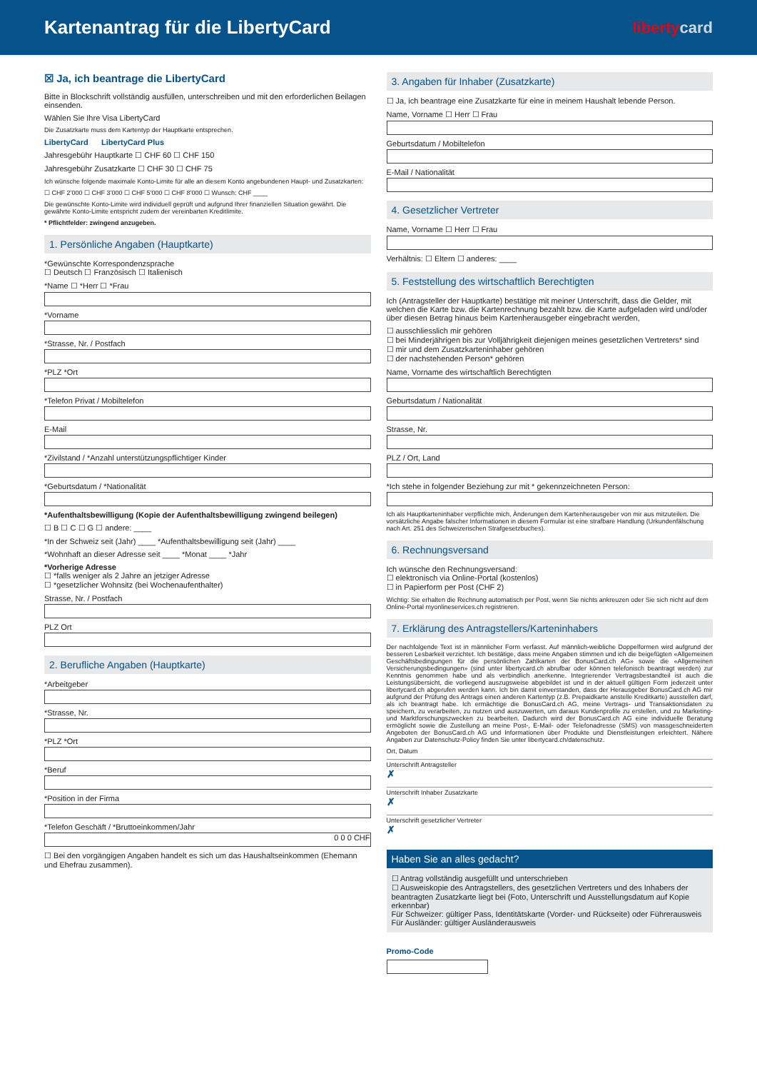Kartenantrag für die LibertyCard
libertycard
☒ Ja, ich beantrage die LibertyCard
Bitte in Blockschrift vollständig ausfüllen, unterschreiben und mit den erforderlichen Beilagen einsenden.
Wählen Sie Ihre Visa LibertyCard
Die Zusatzkarte muss dem Kartentyp der Hauptkarte entsprechen.
LibertyCard LibertyCard Plus
Jahresgebühr Hauptkarte ☐ CHF 60 ☐ CHF 150
Jahresgebühr Zusatzkarte ☐ CHF 30 ☐ CHF 75
Ich wünsche folgende maximale Konto-Limite für alle an diesem Konto angebundenen Haupt- und Zusatzkarten:
☐ CHF 2’000 ☐ CHF 3’000 ☐ CHF 5’000 ☐ CHF 8’000 ☐ Wunsch: CHF ____
Die gewünschte Konto-Limite wird individuell geprüft und aufgrund Ihrer finanziellen Situation gewährt. Die gewährte Konto-Limite entspricht zudem der vereinbarten Kreditlimite.
* Pflichtfelder: zwingend anzugeben.
1. Persönliche Angaben (Hauptkarte)
*Gewünschte Korrespondenzsprache
☐ Deutsch ☐ Französisch ☐ Italienisch
*Name ☐ *Herr ☐ *Frau
*Vorname
*Strasse, Nr. / Postfach
*PLZ *Ort
*Telefon Privat / Mobiltelefon
E-Mail
*Zivilstand / *Anzahl unterstützungspflichtiger Kinder
*Geburtsdatum / *Nationalität
*Aufenthaltsbewilligung (Kopie der Aufenthaltsbewilligung zwingend beilegen)
☐ B ☐ C ☐ G ☐ andere: ____
*In der Schweiz seit (Jahr) ____ *Aufenthaltsbewilligung seit (Jahr) ____
*Wohnhaft an dieser Adresse seit ____ *Monat ____ *Jahr
*Vorherige Adresse
☐ *falls weniger als 2 Jahre an jetziger Adresse
☐ *gesetzlicher Wohnsitz (bei Wochenaufenthalter)
Strasse, Nr. / Postfach
PLZ Ort
2. Berufliche Angaben (Hauptkarte)
*Arbeitgeber
*Strasse, Nr.
*PLZ *Ort
*Beruf
*Position in der Firma
*Telefon Geschäft / *Bruttoeinkommen/Jahr
0 0 0 CHF
☐ Bei den vorgängigen Angaben handelt es sich um das Haushaltseinkommen (Ehemann und Ehefrau zusammen).
3. Angaben für Inhaber (Zusatzkarte)
☐ Ja, ich beantrage eine Zusatzkarte für eine in meinem Haushalt lebende Person.
Name, Vorname ☐ Herr ☐ Frau
Geburtsdatum / Mobiltelefon
E-Mail / Nationalität
4. Gesetzlicher Vertreter
Name, Vorname ☐ Herr ☐ Frau
Verhältnis: ☐ Eltern ☐ anderes: ____
5. Feststellung des wirtschaftlich Berechtigten
Ich (Antragsteller der Hauptkarte) bestätige mit meiner Unterschrift, dass die Gelder, mit welchen die Karte bzw. die Kartenrechnung bezahlt bzw. die Karte aufgeladen wird und/oder über diesen Betrag hinaus beim Kartenherausgeber eingebracht werden,
☐ ausschliesslich mir gehören
☐ bei Minderjährigen bis zur Volljährigkeit diejenigen meines gesetzlichen Vertreters* sind
☐ mir und dem Zusatzkarteninhaber gehören
☐ der nachstehenden Person* gehören
Name, Vorname des wirtschaftlich Berechtigten
Geburtsdatum / Nationalität
Strasse, Nr.
PLZ / Ort, Land
*Ich stehe in folgender Beziehung zur mit * gekennzeichneten Person:
Ich als Hauptkarteninhaber verpflichte mich, Änderungen dem Kartenherausgeber von mir aus mitzuteilen. Die vorsätzliche Angabe falscher Informationen in diesem Formular ist eine strafbare Handlung (Urkundenfälschung nach Art. 251 des Schweizerischen Strafgesetzbuches).
6. Rechnungsversand
Ich wünsche den Rechnungsversand:
☐ elektronisch via Online-Portal (kostenlos)
☐ in Papierform per Post (CHF 2)
Wichtig: Sie erhalten die Rechnung automatisch per Post, wenn Sie nichts ankreuzen oder Sie sich nicht auf dem Online-Portal myonlineservices.ch registrieren.
7. Erklärung des Antragstellers/Karteninhabers
Der nachfolgende Text ist in männlicher Form verfasst. Auf männlich-weibliche Doppelformen wird aufgrund der besseren Lesbarkeit verzichtet. Ich bestätige, dass meine Angaben stimmen und ich die beigefügten «Allgemeinen Geschäftsbedingungen für die persönlichen Zahlkarten der BonusCard.ch AG» sowie die «Allgemeinen Versicherungsbedingungen» (sind unter libertycard.ch abrufbar oder können telefonisch beantragt werden) zur Kenntnis genommen habe und als verbindlich anerkenne. Integrierender Vertragsbestandteil ist auch die Leistungsübersicht, die vorliegend auszugsweise abgebildet ist und in der aktuell gültigen Form jederzeit unter libertycard.ch abgerufen werden kann. Ich bin damit einverstanden, dass der Herausgeber BonusCard.ch AG mir aufgrund der Prüfung des Antrags einen anderen Kartentyp (z.B. Prepaidkarte anstelle Kreditkarte) ausstellen darf, als ich beantragt habe. Ich ermächtige die BonusCard.ch AG, meine Vertrags- und Transaktionsdaten zu speichern, zu verarbeiten, zu nutzen und auszuwerten, um daraus Kundenprofile zu erstellen, und zu Marketing- und Marktforschungszwecken zu bearbeiten. Dadurch wird der BonusCard.ch AG eine individuelle Beratung ermöglicht sowie die Zustellung an meine Post-, E-Mail- oder Telefonadresse (SMS) von massgeschneiderten Angeboten der BonusCard.ch AG und Informationen über Produkte und Dienstleistungen erleichtert. Nähere Angaben zur Datenschutz-Policy finden Sie unter libertycard.ch/datenschutz.
Ort, Datum
Unterschrift Antragsteller
✗
Unterschrift Inhaber Zusatzkarte
✗
Unterschrift gesetzlicher Vertreter
✗
Haben Sie an alles gedacht?
☐ Antrag vollständig ausgefüllt und unterschrieben
☐ Ausweiskopie des Antragstellers, des gesetzlichen Vertreters und des Inhabers der beantragten Zusatzkarte liegt bei (Foto, Unterschrift und Ausstellungsdatum auf Kopie erkennbar)
Für Schweizer: gültiger Pass, Identitätskarte (Vorder- und Rückseite) oder Führerausweis
Für Ausländer: gültiger Ausländerausweis
Promo-Code